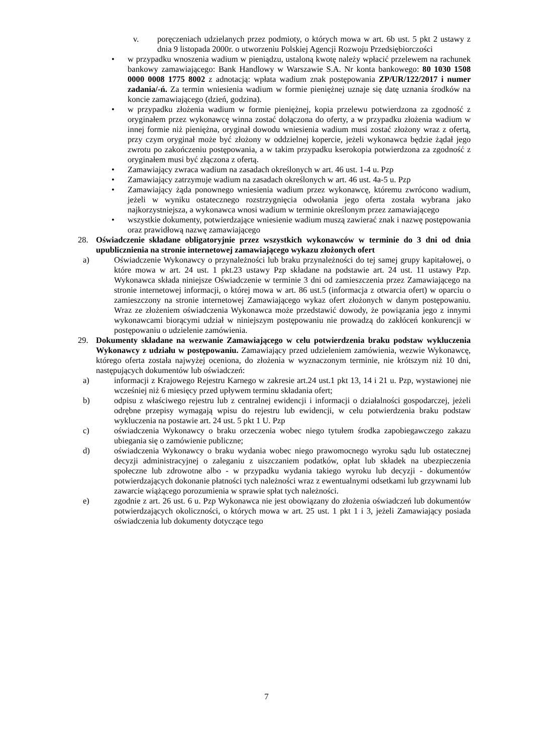v. poręczeniach udzielanych przez podmioty, o których mowa w art. 6b ust. 5 pkt 2 ustawy z dnia 9 listopada 2000r. o utworzeniu Polskiej Agencji Rozwoju Przedsiębiorczości
• w przypadku wnoszenia wadium w pieniądzu, ustaloną kwotę należy wpłacić przelewem na rachunek bankowy zamawiającego: Bank Handlowy w Warszawie S.A. Nr konta bankowego: 80 1030 1508 0000 0008 1775 8002 z adnotacją: wpłata wadium znak postępowania ZP/UR/122/2017 i numer zadania/-ń. Za termin wniesienia wadium w formie pieniężnej uznaje się datę uznania środków na koncie zamawiającego (dzień, godzina).
• w przypadku złożenia wadium w formie pieniężnej, kopia przelewu potwierdzona za zgodność z oryginałem przez wykonawcę winna zostać dołączona do oferty, a w przypadku złożenia wadium w innej formie niż pieniężna, oryginał dowodu wniesienia wadium musi zostać złożony wraz z ofertą, przy czym oryginał może być złożony w oddzielnej kopercie, jeżeli wykonawca będzie żądał jego zwrotu po zakończeniu postępowania, a w takim przypadku kserokopia potwierdzona za zgodność z oryginałem musi być złączona z ofertą.
• Zamawiający zwraca wadium na zasadach określonych w art. 46 ust. 1-4 u. Pzp
• Zamawiający zatrzymuje wadium na zasadach określonych w art. 46 ust. 4a-5 u. Pzp
• Zamawiający żąda ponownego wniesienia wadium przez wykonawcę, któremu zwrócono wadium, jeżeli w wyniku ostatecznego rozstrzygnięcia odwołania jego oferta została wybrana jako najkorzystniejsza, a wykonawca wnosi wadium w terminie określonym przez zamawiającego
• wszystkie dokumenty, potwierdzające wniesienie wadium muszą zawierać znak i nazwę postępowania oraz prawidłową nazwę zamawiającego
28. Oświadczenie składane obligatoryjnie przez wszystkich wykonawców w terminie do 3 dni od dnia upublicznienia na stronie internetowej zamawiającego wykazu złożonych ofert
a) Oświadczenie Wykonawcy o przynależności lub braku przynależności do tej samej grupy kapitałowej, o które mowa w art. 24 ust. 1 pkt.23 ustawy Pzp składane na podstawie art. 24 ust. 11 ustawy Pzp. Wykonawca składa niniejsze Oświadczenie w terminie 3 dni od zamieszczenia przez Zamawiającego na stronie internetowej informacji, o której mowa w art. 86 ust.5 (informacja z otwarcia ofert) w oparciu o zamieszczony na stronie internetowej Zamawiającego wykaz ofert złożonych w danym postępowaniu. Wraz ze złożeniem oświadczenia Wykonawca może przedstawić dowody, że powiązania jego z innymi wykonawcami biorącymi udział w niniejszym postępowaniu nie prowadzą do zakłóceń konkurencji w postępowaniu o udzielenie zamówienia.
29. Dokumenty składane na wezwanie Zamawiającego w celu potwierdzenia braku podstaw wykluczenia Wykonawcy z udziału w postępowaniu. Zamawiający przed udzieleniem zamówienia, wezwie Wykonawcę, którego oferta została najwyżej oceniona, do złożenia w wyznaczonym terminie, nie krótszym niż 10 dni, następujących dokumentów lub oświadczeń:
a) informacji z Krajowego Rejestru Karnego w zakresie art.24 ust.1 pkt 13, 14 i 21 u. Pzp, wystawionej nie wcześniej niż 6 miesięcy przed upływem terminu składania ofert;
b) odpisu z właściwego rejestru lub z centralnej ewidencji i informacji o działalności gospodarczej, jeżeli odrębne przepisy wymagają wpisu do rejestru lub ewidencji, w celu potwierdzenia braku podstaw wykluczenia na postawie art. 24 ust. 5 pkt 1 U. Pzp
c) oświadczenia Wykonawcy o braku orzeczenia wobec niego tytułem środka zapobiegawczego zakazu ubiegania się o zamówienie publiczne;
d) oświadczenia Wykonawcy o braku wydania wobec niego prawomocnego wyroku sądu lub ostatecznej decyzji administracyjnej o zaleganiu z uiszczaniem podatków, opłat lub składek na ubezpieczenia społeczne lub zdrowotne albo - w przypadku wydania takiego wyroku lub decyzji - dokumentów potwierdzających dokonanie płatności tych należności wraz z ewentualnymi odsetkami lub grzywnami lub zawarcie wiążącego porozumienia w sprawie spłat tych należności.
e) zgodnie z art. 26 ust. 6 u. Pzp Wykonawca nie jest obowiązany do złożenia oświadczeń lub dokumentów potwierdzających okoliczności, o których mowa w art. 25 ust. 1 pkt 1 i 3, jeżeli Zamawiający posiada oświadczenia lub dokumenty dotyczące tego
7